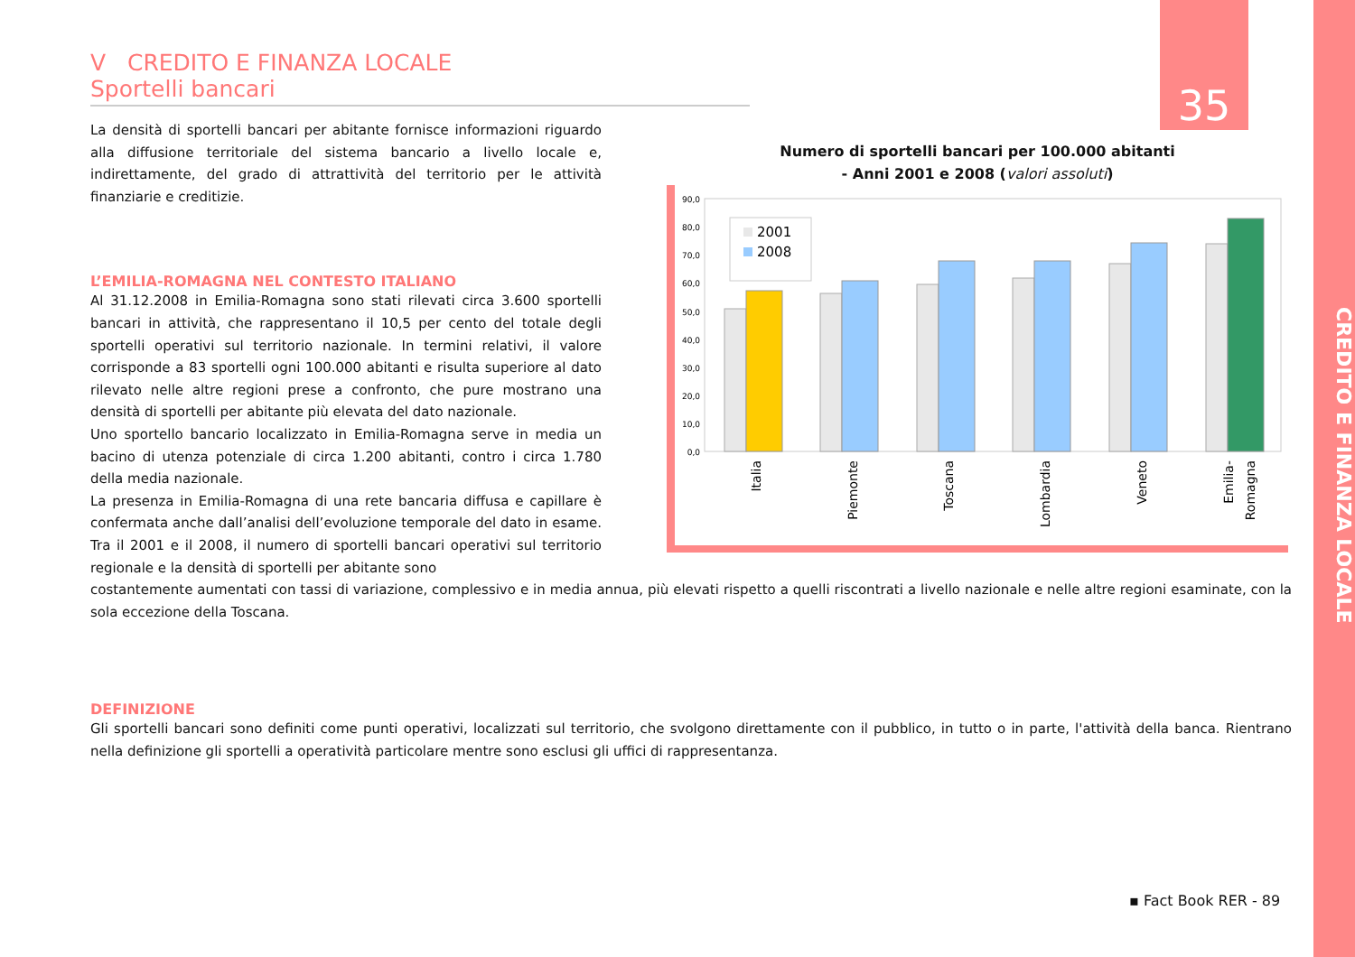CREDITO E FINANZA LOCALE
35
V CREDITO E FINANZA LOCALE
Sportelli bancari
La densità di sportelli bancari per abitante fornisce informazioni riguardo alla diffusione territoriale del sistema bancario a livello locale e, indirettamente, del grado di attrattività del territorio per le attività finanziarie e creditizie.
L’EMILIA-ROMAGNA NEL CONTESTO ITALIANO
Al 31.12.2008 in Emilia-Romagna sono stati rilevati circa 3.600 sportelli bancari in attività, che rappresentano il 10,5 per cento del totale degli sportelli operativi sul territorio nazionale. In termini relativi, il valore corrisponde a 83 sportelli ogni 100.000 abitanti e risulta superiore al dato rilevato nelle altre regioni prese a confronto, che pure mostrano una densità di sportelli per abitante più elevata del dato nazionale.
Uno sportello bancario localizzato in Emilia-Romagna serve in media un bacino di utenza potenziale di circa 1.200 abitanti, contro i circa 1.780 della media nazionale.
La presenza in Emilia-Romagna di una rete bancaria diffusa e capillare è confermata anche dall’analisi dell’evoluzione temporale del dato in esame. Tra il 2001 e il 2008, il numero di sportelli bancari operativi sul territorio regionale e la densità di sportelli per abitante sono
costantemente aumentati con tassi di variazione, complessivo e in media annua, più elevati rispetto a quelli riscontrati a livello nazionale e nelle altre regioni esaminate, con la sola eccezione della Toscana.
DEFINIZIONE
Gli sportelli bancari sono definiti come punti operativi, localizzati sul territorio, che svolgono direttamente con il pubblico, in tutto o in parte, l'attività della banca. Rientrano nella definizione gli sportelli a operatività particolare mentre sono esclusi gli uffici di rappresentanza.
Numero di sportelli bancari per 100.000 abitanti
- Anni 2001 e 2008 (valori assoluti)
90,0
80,0
70,0
60,0
50,0
40,0
30,0
20,0
10,0
0,0
2001
2008
Italia
Piemonte
Toscana
Lombardia
Veneto
Emilia-
Romagna
▪ Fact Book RER - 89